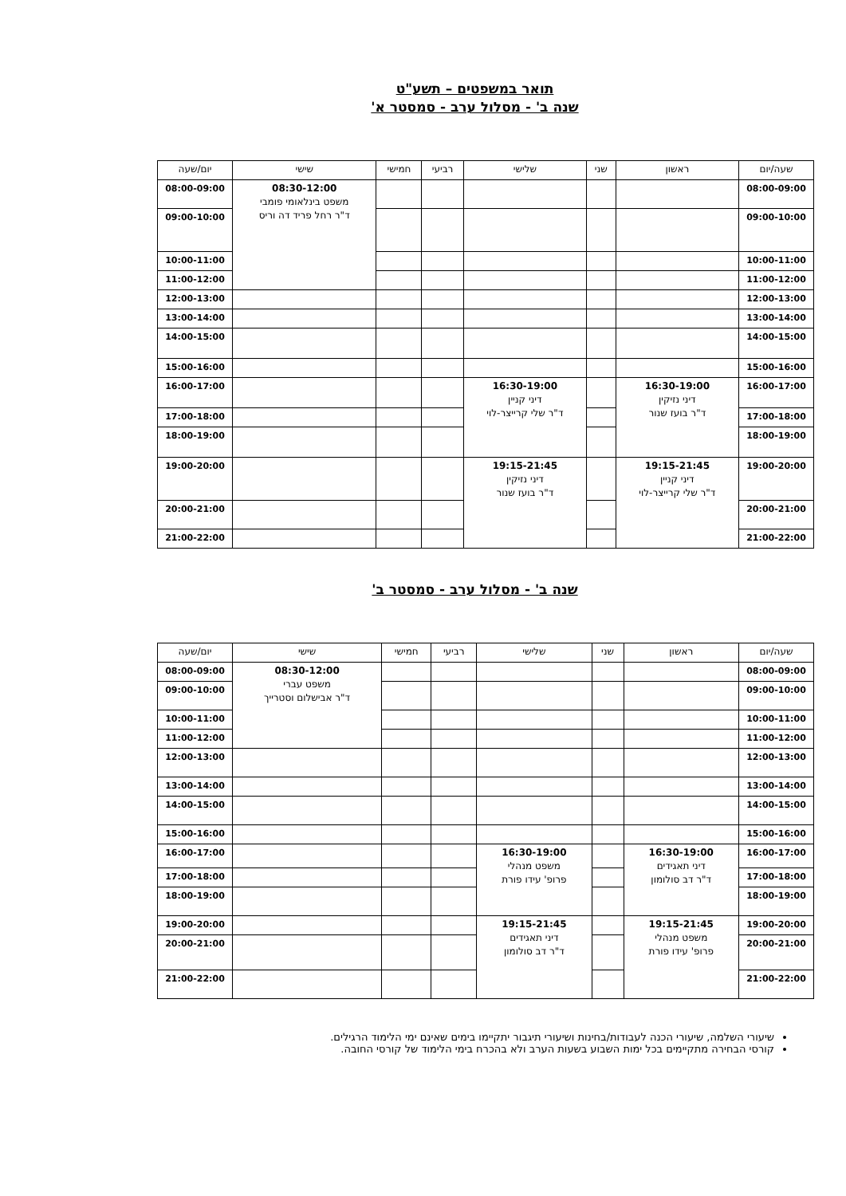תואר במשפטים – תשע"ט
שנה ב' - מסלול ערב - סמסטר א'
| שעה/יום | ראשון | שני | שלישי | רביעי | חמישי | שישי | יום/שעה |
| --- | --- | --- | --- | --- | --- | --- | --- |
| 08:00-09:00 | | | | | | 08:30-12:00 משפט בינלאומי פומבי ד"ר רחל פריד דה וריס | 08:00-09:00 |
| 09:00-10:00 | | | | | | | 09:00-10:00 |
| 10:00-11:00 | | | | | | | 10:00-11:00 |
| 11:00-12:00 | | | | | | | 11:00-12:00 |
| 12:00-13:00 | | | | | | | 12:00-13:00 |
| 13:00-14:00 | | | | | | | 13:00-14:00 |
| 14:00-15:00 | | | | | | | 14:00-15:00 |
| 15:00-16:00 | | | | | | | 15:00-16:00 |
| 16:00-17:00 | 16:30-19:00 דיני נזיקין ד"ר בועז שנור | | 16:30-19:00 דיני קניין ד"ר שלי קרייצר-לוי | | | | 16:00-17:00 |
| 17:00-18:00 | | | | | | | 17:00-18:00 |
| 18:00-19:00 | | | | | | | 18:00-19:00 |
| 19:00-20:00 | 19:15-21:45 דיני קניין ד"ר שלי קרייצר-לוי | | 19:15-21:45 דיני נזיקין ד"ר בועז שנור | | | | 19:00-20:00 |
| 20:00-21:00 | | | | | | | 20:00-21:00 |
| 21:00-22:00 | | | | | | | 21:00-22:00 |
שנה ב' - מסלול ערב - סמסטר ב'
| שעה/יום | ראשון | שני | שלישי | רביעי | חמישי | שישי | יום/שעה |
| --- | --- | --- | --- | --- | --- | --- | --- |
| 08:00-09:00 | | | | | | 08:30-12:00 משפט עברי ד"ר אבישלום וסטרייך | 08:00-09:00 |
| 09:00-10:00 | | | | | | | 09:00-10:00 |
| 10:00-11:00 | | | | | | | 10:00-11:00 |
| 11:00-12:00 | | | | | | | 11:00-12:00 |
| 12:00-13:00 | | | | | | | 12:00-13:00 |
| 13:00-14:00 | | | | | | | 13:00-14:00 |
| 14:00-15:00 | | | | | | | 14:00-15:00 |
| 15:00-16:00 | | | | | | | 15:00-16:00 |
| 16:00-17:00 | 16:30-19:00 דיני תאגידים ד"ר דב סולומון | | 16:30-19:00 משפט מנהלי פרופ' עידו פורת | | | | 16:00-17:00 |
| 17:00-18:00 | | | | | | | 17:00-18:00 |
| 18:00-19:00 | | | | | | | 18:00-19:00 |
| 19:00-20:00 | 19:15-21:45 משפט מנהלי פרופ' עידו פורת | | 19:15-21:45 דיני תאגידים ד"ר דב סולומון | | | | 19:00-20:00 |
| 20:00-21:00 | | | | | | | 20:00-21:00 |
| 21:00-22:00 | | | | | | | 21:00-22:00 |
שיעורי השלמה, שיעורי הכנה לעבודות/בחינות ושיעורי תיגבור יתקיימו בימים שאינם ימי הלימוד הרגילים.
קורסי הבחירה מתקיימים בכל ימות השבוע בשעות הערב ולא בהכרח בימי הלימוד של קורסי החובה.